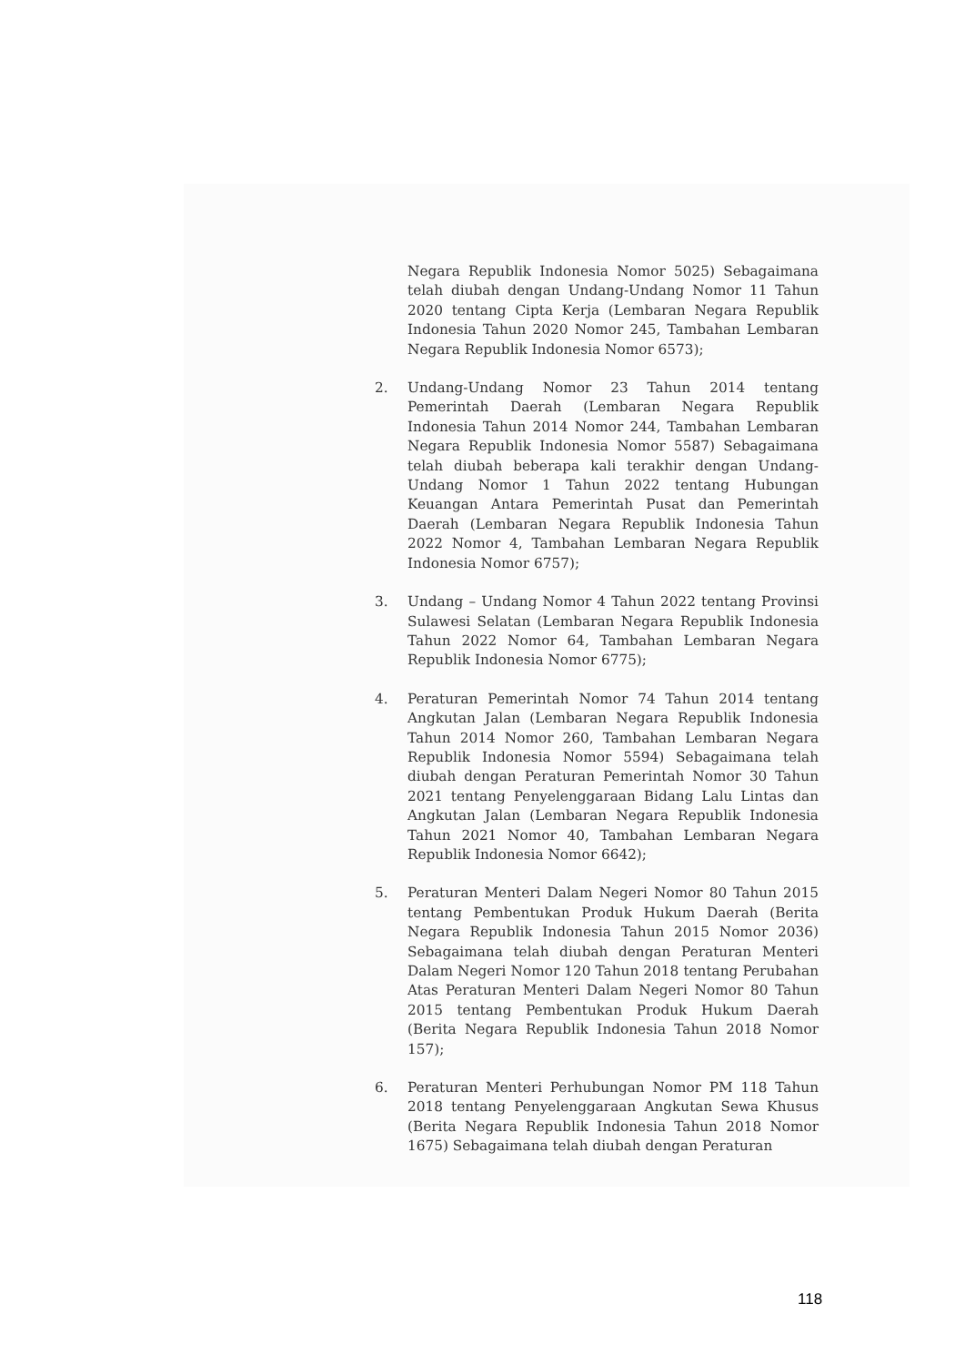Negara Republik Indonesia Nomor 5025) Sebagaimana telah diubah dengan Undang-Undang Nomor 11 Tahun 2020 tentang Cipta Kerja (Lembaran Negara Republik Indonesia Tahun 2020 Nomor 245, Tambahan Lembaran Negara Republik Indonesia Nomor 6573);
2. Undang-Undang Nomor 23 Tahun 2014 tentang Pemerintah Daerah (Lembaran Negara Republik Indonesia Tahun 2014 Nomor 244, Tambahan Lembaran Negara Republik Indonesia Nomor 5587) Sebagaimana telah diubah beberapa kali terakhir dengan Undang-Undang Nomor 1 Tahun 2022 tentang Hubungan Keuangan Antara Pemerintah Pusat dan Pemerintah Daerah (Lembaran Negara Republik Indonesia Tahun 2022 Nomor 4, Tambahan Lembaran Negara Republik Indonesia Nomor 6757);
3. Undang – Undang Nomor 4 Tahun 2022 tentang Provinsi Sulawesi Selatan (Lembaran Negara Republik Indonesia Tahun 2022 Nomor 64, Tambahan Lembaran Negara Republik Indonesia Nomor 6775);
4. Peraturan Pemerintah Nomor 74 Tahun 2014 tentang Angkutan Jalan (Lembaran Negara Republik Indonesia Tahun 2014 Nomor 260, Tambahan Lembaran Negara Republik Indonesia Nomor 5594) Sebagaimana telah diubah dengan Peraturan Pemerintah Nomor 30 Tahun 2021 tentang Penyelenggaraan Bidang Lalu Lintas dan Angkutan Jalan (Lembaran Negara Republik Indonesia Tahun 2021 Nomor 40, Tambahan Lembaran Negara Republik Indonesia Nomor 6642);
5. Peraturan Menteri Dalam Negeri Nomor 80 Tahun 2015 tentang Pembentukan Produk Hukum Daerah (Berita Negara Republik Indonesia Tahun 2015 Nomor 2036) Sebagaimana telah diubah dengan Peraturan Menteri Dalam Negeri Nomor 120 Tahun 2018 tentang Perubahan Atas Peraturan Menteri Dalam Negeri Nomor 80 Tahun 2015 tentang Pembentukan Produk Hukum Daerah (Berita Negara Republik Indonesia Tahun 2018 Nomor 157);
6. Peraturan Menteri Perhubungan Nomor PM 118 Tahun 2018 tentang Penyelenggaraan Angkutan Sewa Khusus (Berita Negara Republik Indonesia Tahun 2018 Nomor 1675) Sebagaimana telah diubah dengan Peraturan
118